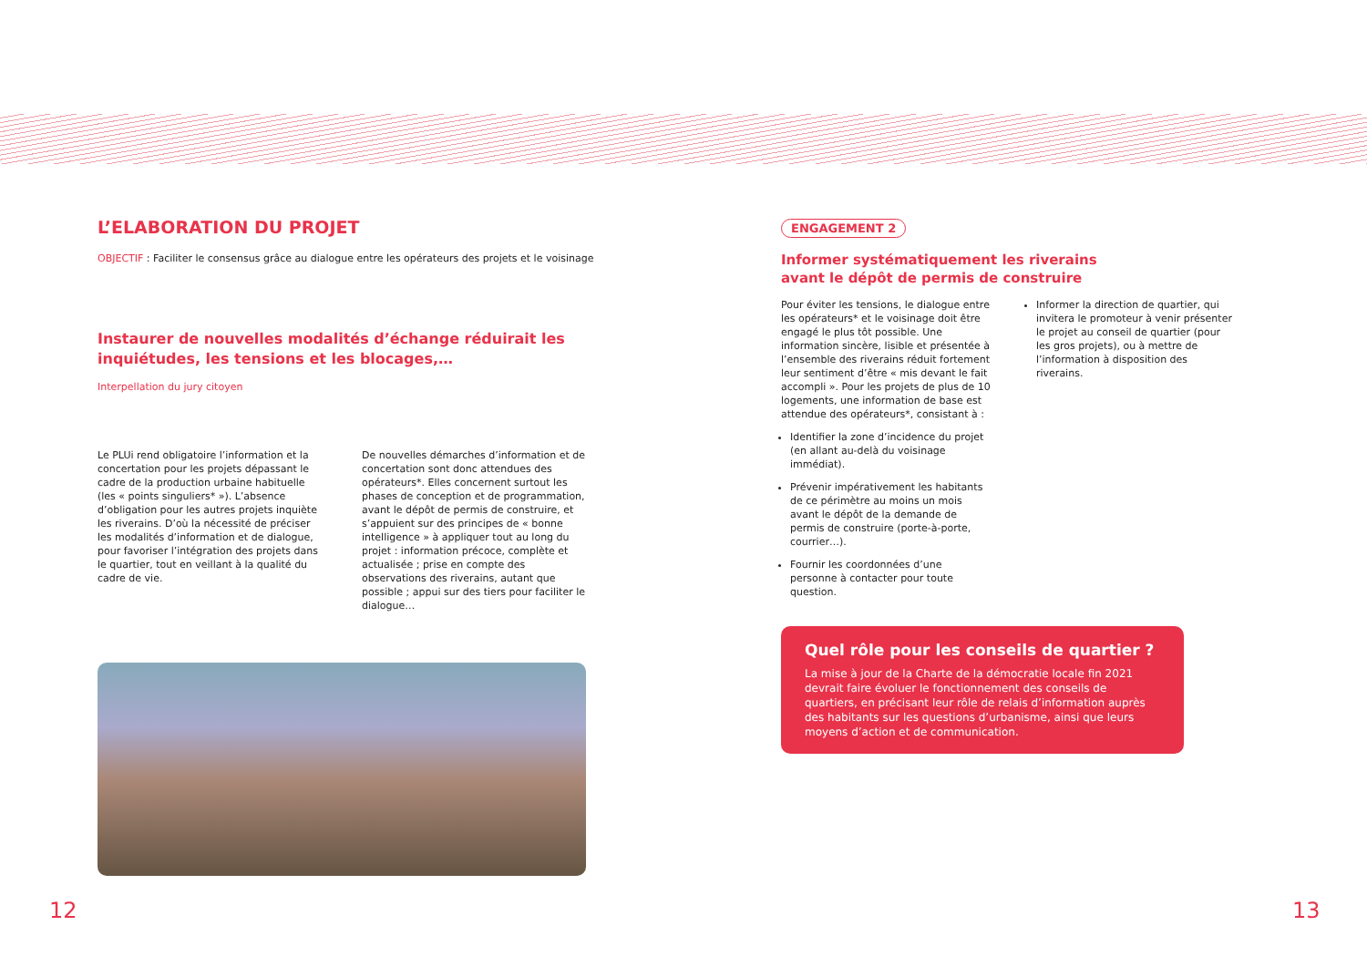L’ELABORATION DU PROJET
OBJECTIF : Faciliter le consensus grâce au dialogue entre les opérateurs des projets et le voisinage
Instaurer de nouvelles modalités d’échange réduirait les inquiétudes, les tensions et les blocages,…
Interpellation du jury citoyen
Le PLUi rend obligatoire l’information et la concertation pour les projets dépassant le cadre de la production urbaine habituelle (les « points singuliers* »). L’absence d’obligation pour les autres projets inquiète les riverains. D’où la nécessité de préciser les modalités d’information et de dialogue, pour favoriser l’intégration des projets dans le quartier, tout en veillant à la qualité du cadre de vie.
De nouvelles démarches d’information et de concertation sont donc attendues des opérateurs*. Elles concernent surtout les phases de conception et de programmation, avant le dépôt de permis de construire, et s’appuient sur des principes de « bonne intelligence » à appliquer tout au long du projet : information précoce, complète et actualisée ; prise en compte des observations des riverains, autant que possible ; appui sur des tiers pour faciliter le dialogue…
ENGAGEMENT 2
Informer systématiquement les riverains
avant le dépôt de permis de construire
Pour éviter les tensions, le dialogue entre les opérateurs* et le voisinage doit être engagé le plus tôt possible. Une information sincère, lisible et présentée à l’ensemble des riverains réduit fortement leur sentiment d’être « mis devant le fait accompli ». Pour les projets de plus de 10 logements, une information de base est attendue des opérateurs*, consistant à :
Identifier la zone d’incidence du projet (en allant au-delà du voisinage immédiat).
Prévenir impérativement les habitants de ce périmètre au moins un mois avant le dépôt de la demande de permis de construire (porte-à-porte, courrier…).
Fournir les coordonnées d’une personne à contacter pour toute question.
Informer la direction de quartier, qui invitera le promoteur à venir présenter le projet au conseil de quartier (pour les gros projets), ou à mettre de l’information à disposition des riverains.
Quel rôle pour les conseils de quartier ?
La mise à jour de la Charte de la démocratie locale fin 2021 devrait faire évoluer le fonctionnement des conseils de quartiers, en précisant leur rôle de relais d’information auprès des habitants sur les questions d’urbanisme, ainsi que leurs moyens d’action et de communication.
12 13